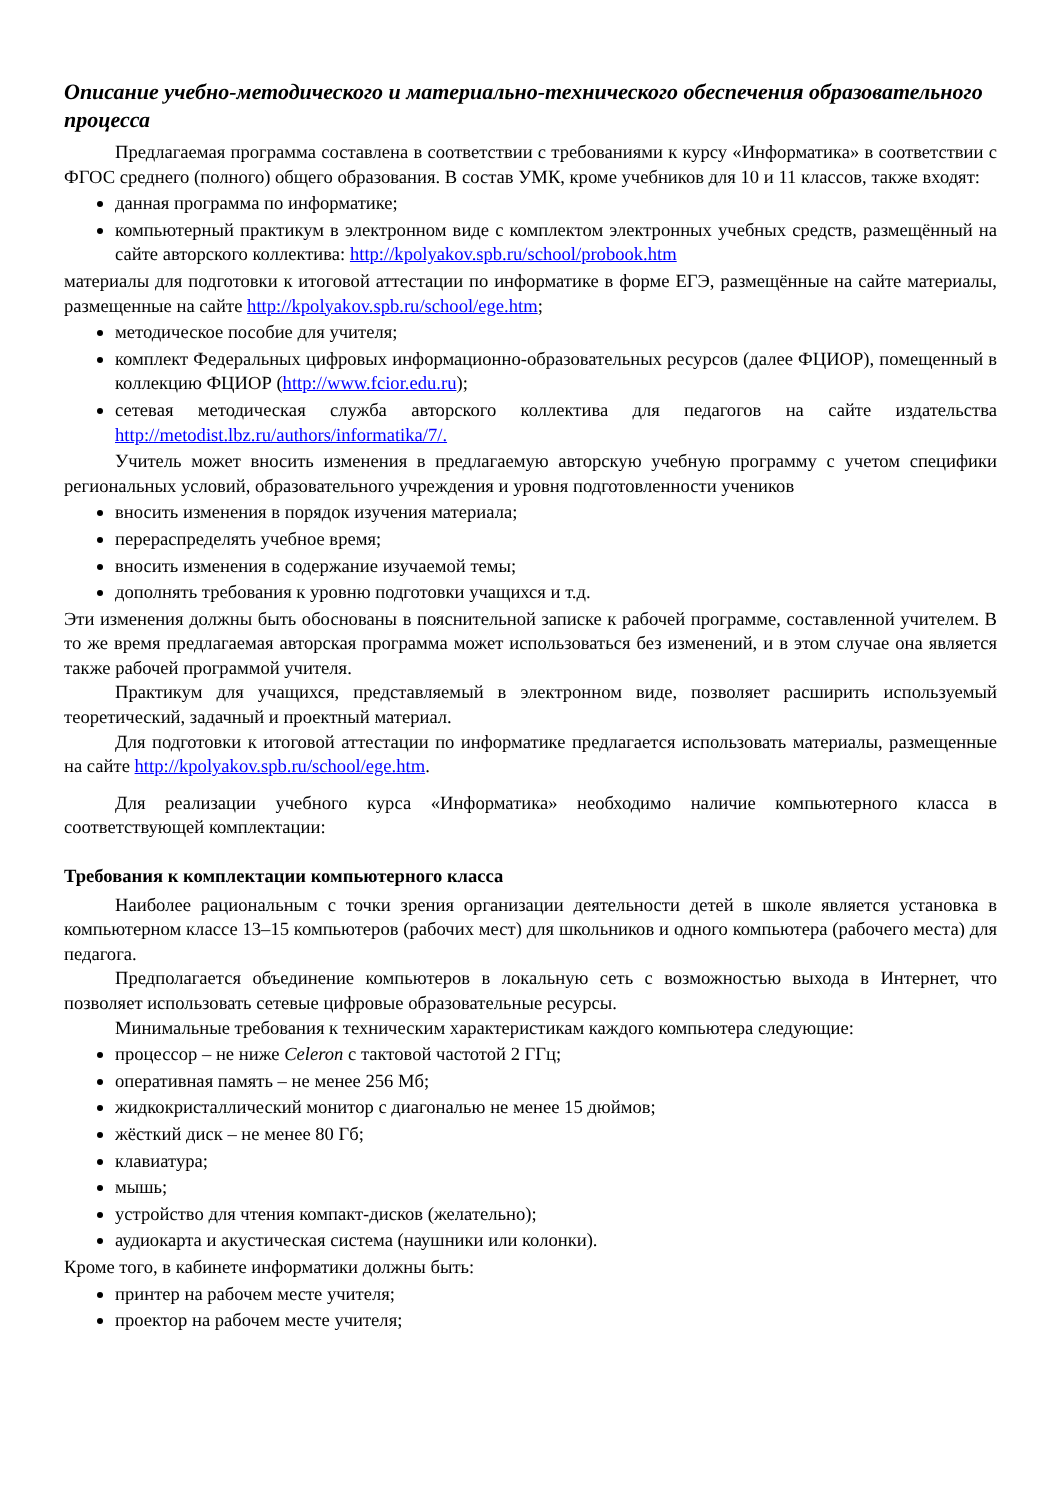Описание учебно-методического и материально-технического обеспечения образовательного процесса
Предлагаемая программа составлена в соответствии с требованиями к курсу «Информатика» в соответствии с ФГОС среднего (полного) общего образования. В состав УМК, кроме учебников для 10 и 11 классов, также входят:
данная программа по информатике;
компьютерный практикум в электронном виде с комплектом электронных учебных средств, размещённый на сайте авторского коллектива: http://kpolyakov.spb.ru/school/probook.htm
материалы для подготовки к итоговой аттестации по информатике в форме ЕГЭ, размещённые на сайте материалы, размещенные на сайте http://kpolyakov.spb.ru/school/ege.htm;
методическое пособие для учителя;
комплект Федеральных цифровых информационно-образовательных ресурсов (далее ФЦИОР), помещенный в коллекцию ФЦИОР (http://www.fcior.edu.ru);
сетевая методическая служба авторского коллектива для педагогов на сайте издательства http://metodist.lbz.ru/authors/informatika/7/.
Учитель может вносить изменения в предлагаемую авторскую учебную программу с учетом специфики региональных условий, образовательного учреждения и уровня подготовленности учеников
вносить изменения в порядок изучения материала;
перераспределять учебное время;
вносить изменения в содержание изучаемой темы;
дополнять требования к уровню подготовки учащихся и т.д.
Эти изменения должны быть обоснованы в пояснительной записке к рабочей программе, составленной учителем. В то же время предлагаемая авторская программа может использоваться без изменений, и в этом случае она является также рабочей программой учителя.
Практикум для учащихся, представляемый в электронном виде, позволяет расширить используемый теоретический, задачный и проектный материал.
Для подготовки к итоговой аттестации по информатике предлагается использовать материалы, размещенные на сайте http://kpolyakov.spb.ru/school/ege.htm.
Для реализации учебного курса «Информатика» необходимо наличие компьютерного класса в соответствующей комплектации:
Требования к комплектации компьютерного класса
Наиболее рациональным с точки зрения организации деятельности детей в школе является установка в компьютерном классе 13–15 компьютеров (рабочих мест) для школьников и одного компьютера (рабочего места) для педагога.
Предполагается объединение компьютеров в локальную сеть с возможностью выхода в Интернет, что позволяет использовать сетевые цифровые образовательные ресурсы.
Минимальные требования к техническим характеристикам каждого компьютера следующие:
процессор – не ниже Celeron с тактовой частотой 2 ГГц;
оперативная память – не менее 256 Мб;
жидкокристаллический монитор с диагональю не менее 15 дюймов;
жёсткий диск – не менее 80 Гб;
клавиатура;
мышь;
устройство для чтения компакт-дисков (желательно);
аудиокарта и акустическая система (наушники или колонки).
Кроме того, в кабинете информатики должны быть:
принтер на рабочем месте учителя;
проектор на рабочем месте учителя;